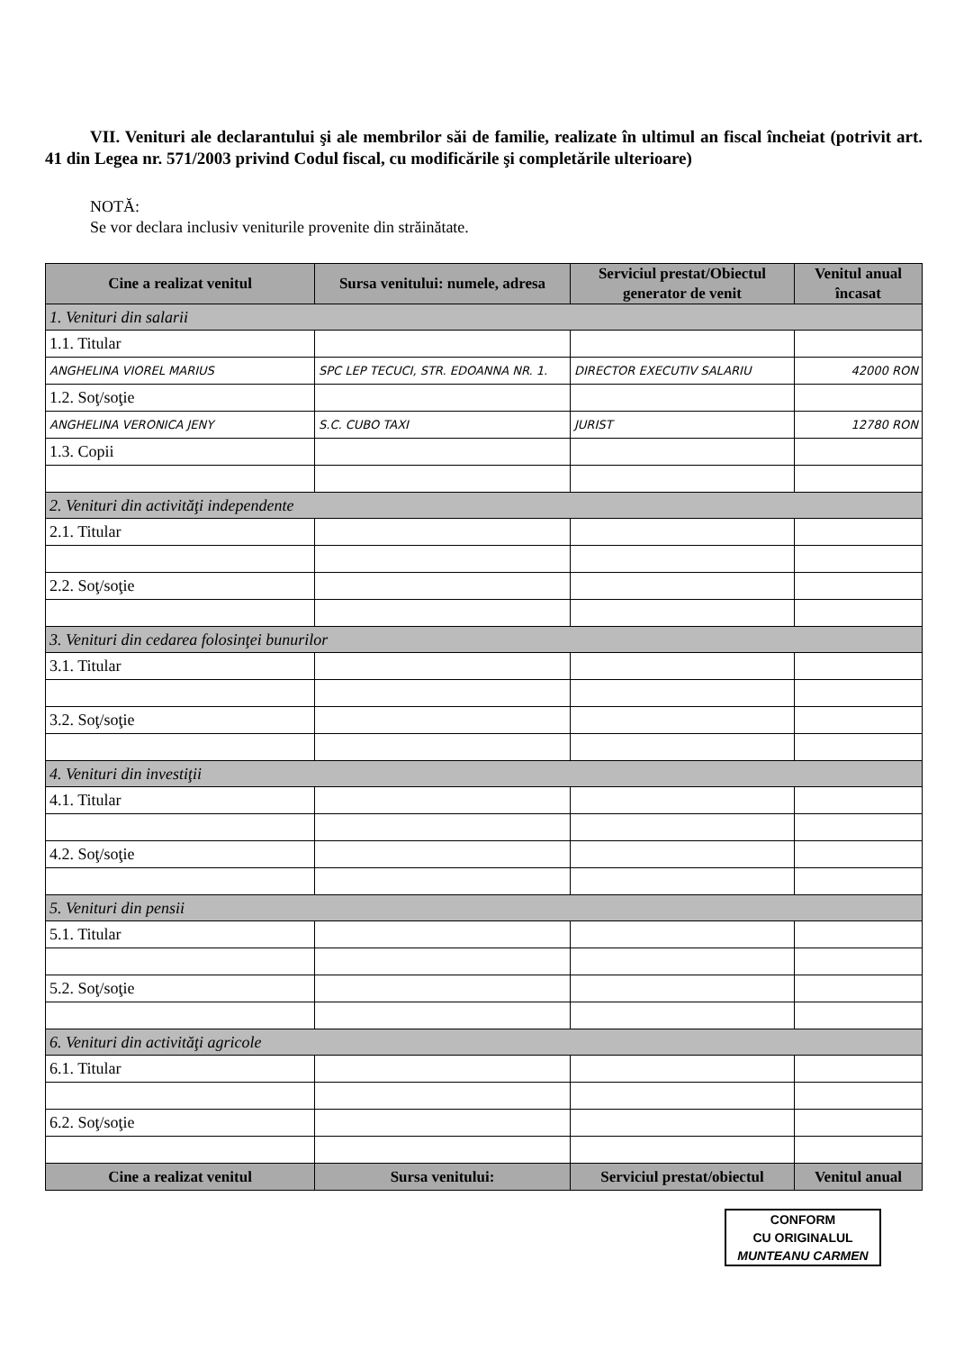VII. Venituri ale declarantului şi ale membrilor săi de familie, realizate în ultimul an fiscal încheiat (potrivit art. 41 din Legea nr. 571/2003 privind Codul fiscal, cu modificările şi completările ulterioare)
NOTĂ:
Se vor declara inclusiv veniturile provenite din străinătate.
| Cine a realizat venitul | Sursa venitului: numele, adresa | Serviciul prestat/Obiectul generator de venit | Venitul anual încasat |
| --- | --- | --- | --- |
| 1. Venituri din salarii | | | |
| 1.1. Titular | | | |
| ANGHELINA VIOREL MARIUS | SPC LEP TECUCI, STR. EDOANNA NR. 1. | DIRECTOR EXECUTIV SALARIU | 42000 RON |
| 1.2. Soţ/soţie | | | |
| ANGHELINA VERONICA JENY | S.C. CUBO TAXI | JURIST | 12780 RON |
| 1.3. Copii | | | |
| 2. Venituri din activităţi independente | | | |
| 2.1. Titular | | | |
| 2.2. Soţ/soţie | | | |
| 3. Venituri din cedarea folosinţei bunurilor | | | |
| 3.1. Titular | | | |
| 3.2. Soţ/soţie | | | |
| 4. Venituri din investiţii | | | |
| 4.1. Titular | | | |
| 4.2. Soţ/soţie | | | |
| 5. Venituri din pensii | | | |
| 5.1. Titular | | | |
| 5.2. Soţ/soţie | | | |
| 6. Venituri din activităţi agricole | | | |
| 6.1. Titular | | | |
| 6.2. Soţ/soţie | | | |
| Cine a realizat venitul | Sursa venitului: | Serviciul prestat/obiectul | Venitul anual |
CONFORM
CU ORIGINALUL
MUNTEANU CARMEN